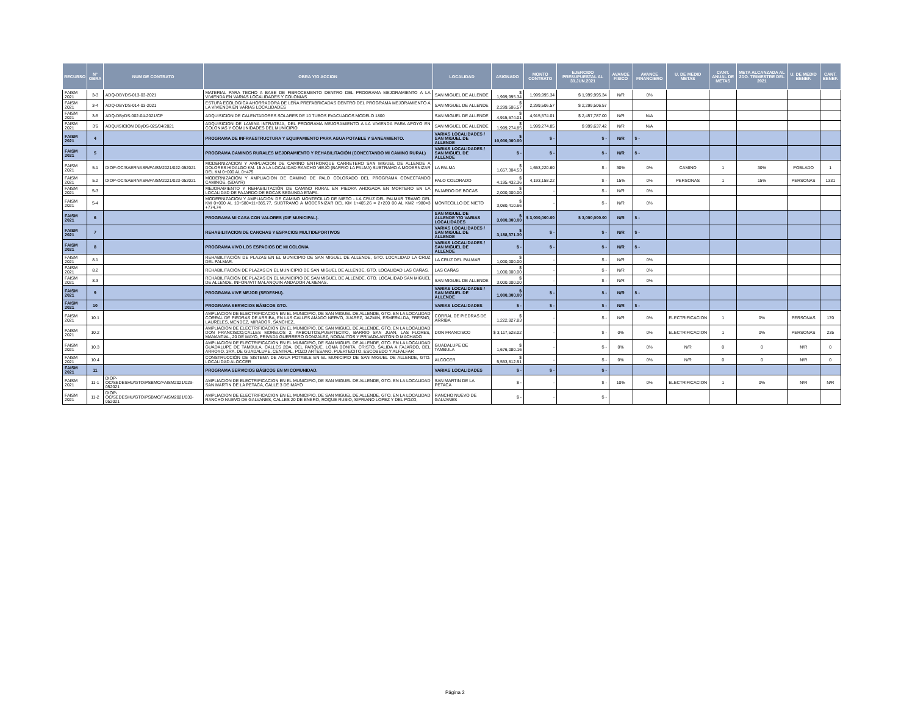| RECURSO | N° OBRA | NUM DE CONTRATO | OBRA Y/O ACCION | LOCALIDAD | ASIGNADO | MONTO CONTRATO | EJERCIDO PRESUPUESTAL AL 30.JUN.2021 | AVANCE FISICO | AVANCE FINANCIERO | U. DE MEDID METAS | CANT. ANUAL DE METAS | META ALCANZADA AL 2DO. TRIMESTRE DEL 2021 | U. DE MEDID BENEF. | CANT. BENEF. |
| --- | --- | --- | --- | --- | --- | --- | --- | --- | --- | --- | --- | --- | --- | --- |
| FAISM 2021 | 3-3 | ADQ-DBYDS-013-03-2021 | MATERIAL PARA TECHO A BASE DE FIBROCEMENTO DENTRO DEL PROGRAMA MEJORAMIENTO A LA VIVIENDA EN VARIAS LOCALIDADES Y COLONIAS | SAN MIGUEL DE ALLENDE | $ 1,999,995.34 | 1,999,995.34 | $ 1,999,995.34 | N/R | 0% | | | | | |
| FAISM 2021 | 3-4 | ADQ-DBYDS-014-03-2021 | ESTUFA ECOLOGICA AHORRADORA DE LEÑA PREFABRICADAS DENTRO DEL PROGRAMA MEJORAMIENTO A LA VIVIENDA EN VARIAS LOCALIDADES | SAN MIGUEL DE ALLENDE | $ 2,299,506.57 | 2,299,506.57 | $ 2,299,506.57 | | | | | | | |
| FAISM 2021 | 3-5 | ADQ-DByDS-002-04-2021/CP | ADQUISICION DE CALENTADORES SOLARES DE 10 TUBOS EVACUADOS MODELO 1800 | SAN MIGUEL DE ALLENDE | $ 4,915,574.01 | 4,915,574.01 | $ 2,457,787.00 | N/R | N/A | | | | | |
| FAISM 2021 | 3'6 | ADQUISICION DByDS-025/04/2021 | ADQUISICION DE LAMINA INTRATEJA, DEL PROGRAMA MEJORAMIENTO A LA VIVIENDA PARA APOYO EN COLONIAS Y COMUNIDADES DEL MUNICIPIO | SAN MIGUEL DE ALLENDE | $ 1,999,274.85 | 1,999,274.85 | $ 999,637.42 | N/R | N/A | | | | | |
| FAISM 2021 | 4 | | PROGRAMA DE INFRAESTRUCTURA Y EQUIPAMIENTO PARA AGUA POTABLE Y SANEAMIENTO. | VARIAS LOCALIDADES / SAN MIGUEL DE ALLENDE | $ 10,000,000.00 | $ - | $ - | N/R | $ - | | | | | |
| FAISM 2021 | 5 | | PROGRAMA CAMINOS RURALES MEJORAMIENTO Y REHABILITACIÓN (CONECTANDO MI CAMINO RURAL) | VARIAS LOCALIDADES / SAN MIGUEL DE ALLENDE | $ - | $ - | $ - | N/R | $ - | | | | | |
| FAISM 2021 | 5.1 | DIOP-OC/SAERNASR/FAISM2021/022-052021 | MODERNIZACION Y AMPLIACION DE CAMINO ENTRONQUE CARRETERO SAN MIGUEL DE ALLENDE A DOLORES HIDALGO KM. 15 A LA LOCALIDAD RANCHO VIEJO (BARRIO LA PALMA) SUBTRAMO A MODERNIZAR DEL KM 0+000 AL 0+475 | LA PALMA | $ 1,657,304.53 | 1,653,220.60 | $ - | 30% | 0% | CAMINO | 1 | 30% | POBLADO | 1 |
| FAISM 2021 | 5.2 | DIOP-OC/SAERNASR/FAISM2021/023-052021 | MODERNIZACION Y AMPLIACION DE CAMINO DE PALO COLORADO DEL PROGRAMA CONECTANDO CAMINOS, (SDAYR) | PALO COLORADO | $ 4,195,432.36 | 4,193,158.22 | $ - | 15% | 0% | PERSONAS | 1 | 15% | PERSONAS | 1331 |
| FAISM 2021 | 5-3 | | MEJORAMIENTO Y REHABILITACIÓN DE CAMINO RURAL EN PIEDRA AHOGADA EN MORTERO EN LA LOCALIDAD DE FAJARDO DE BOCAS SEGUNDA ETAPA. | FAJARDO DE BOCAS | $ 2,000,000.00 | - | $ - | N/R | 0% | | | | | |
| FAISM 2021 | 5-4 | | MODERNIZACION Y AMPLIACION DE CAMINO MONTECILLO DE NIETO - LA CRUZ DEL PALMAR TRAMO DEL KM 0+000 AL 10+580=11+385.77, SUBTRAMO A MODERNIZAR DEL KM 1+405.26 = 2+200 00 AL KM2 +980=3 +774.74 | MONTECILLO DE NIETO | $ 3,080,410.66 | - | $ - | N/R | 0% | | | | | |
| FAISM 2021 | 6 | | PROGRAMA MI CASA CON VALORES (DIF MUNICIPAL). | SAN MIGUEL DE ALLENDE Y/O VARIAS LOCALIDADES | $ 3,000,000.00 | $ 3,000,000.00 | $ 3,000,000.00 | N/R | $ - | | | | | |
| FAISM 2021 | 7 | | REHABILITACION DE CANCHAS Y ESPACIOS MULTIDEPORTIVOS | VARIAS LOCALIDADES / SAN MIGUEL DE ALLENDE | $ 3,188,371.30 | $ - | $ - | N/R | $ - | | | | | |
| FAISM 2021 | 8 | | PROGRAMA VIVO LOS ESPACIOS DE MI COLONIA | VARIAS LOCALIDADES / SAN MIGUEL DE ALLENDE | $ - | $ - | $ - | N/R | $ - | | | | | |
| FAISM 2021 | 8.1 | | REHABILITACIÓN DE PLAZAS EN EL MUNICIPIO DE SAN MIGUEL DE ALLENDE, GTO. LOCALIDAD LA CRUZ DEL PALMAR. | LA CRUZ DEL PALMAR | $ 1,000,000.00 | - | $ - | N/R | 0% | | | | | |
| FAISM 2021 | 8.2 | | REHABILITACIÓN DE PLAZAS EN EL MUNICIPIO DE SAN MIGUEL DE ALLENDE, GTO. LOCALIDAD LAS CAÑAS. | LAS CAÑAS | $ 1,000,000.00 | - | $ - | N/R | 0% | | | | | |
| FAISM 2021 | 8.3 | | REHABILITACIÓN DE PLAZAS EN EL MUNICIPIO DE SAN MIGUEL DE ALLENDE, GTO. LOCALIDAD SAN MIGUEL DE ALLENDE, INFONAVIT MALANQUIN ANDADOR ALMENAS. | SAN MIGUEL DE ALLENDE | $ 3,000,000.00 | - | $ - | N/R | 0% | | | | | |
| FAISM 2021 | 9 | | PROGRAMA VIVE MEJOR (SEDESHU). | VARIAS LOCALIDADES / SAN MIGUEL DE ALLENDE | $ 1,000,000.00 | $ - | $ - | N/R | $ - | | | | | |
| FAISM 2021 | 10 | | PROGRAMA SERVICIOS BÁSICOS GTO. | VARIAS LOCALIDADES | $ - | $ - | $ - | N/R | $ - | | | | | |
| FAISM 2021 | 10.1 | | AMPLIACION DE ELECTRIFICACION EN EL MUNICIPIO, DE SAN MIGUEL DE ALLENDE, GTO. EN LA LOCALIDAD CORRAL DE PIEDRAS DE ARRIBA, EN LAS CALLES AMADO NERVO, JUAREZ, JAZMIN, ESMERALDA, FRESNO, LAURELES, MENDEZ, MIRADOR, SANCHEZ, | CORRAL DE PIEDRAS DE ARRIBA | $ 1,222,927.83 | - | $ - | N/R | 0% | ELECTRIFICACION | 1 | 0% | PERSONAS | 170 |
| FAISM 2021 | 10.2 | | AMPLIACION DE ELECTRIFICACION EN EL MUNICIPIO, DE SAN MIGUEL DE ALLENDE, GTO. EN LA LOCALIDAD DON FRANCISCO,CALLES MORELOS 2, ARBOLITOS,PUERTECITO, BARRIO SAN JUAN, LAS FLORES, MANANTIAL, 20 DE MAYO, PRIVADA GUERRERO GONZALEZ, NOGALITOS Y PRIVADA ANTONIO MACHADO | DON FRANCISCO | $ 3,117,528.02 | - | $ - | 0% | 0% | ELECTRIFICACION | 1 | 0% | PERSONAS | 235 |
| FAISM 2021 | 10.3 | | AMPLIACION DE ELECTRIFICACION EN EL MUNICIPIO, DE SAN MIGUEL DE ALLENDE, GTO. EN LA LOCALIDAD GUADALUPE DE TAMBULA, CALLES 2DA. DEL PARQUE, LOMA BONITA, CRISTO, SALIDA A FAJARDO, DEL ARROYO, 3RA. DE GUADALUPE, CENTRAL, POZO ARTESANO, PUERTECITO, ESCOBEDO Y ALFALFAR | GUADALUPE DE TAMBULA | $ 1,676,080.16 | - | $ - | 0% | 0% | N/R | 0 | 0 | N/R | 0 |
| FAISM 2021 | 10.4 | | CONSTRUCCIÓN DE SISTEMA DE AGUA POTABLE EN EL MUNICIPIO DE SAN MIGUEL DE ALLENDE, GTO. LOCALIDAD ALOCCER | ALCOCER | $ 5,553,812.91 | - | $ - | 0% | 0% | N/R | 0 | 0 | N/R | 0 |
| FAISM 2021 | 11 | | PROGRAMA SERVICIOS BÁSICOS EN MI COMUNIDAD. | VARIAS LOCALIDADES | $ - | $ - | $ - | | | | | | | |
| FAISM 2021 | 11-1 | DIOP-OC/SEDESHU/GTO/PSBMC/FAISM2021/029-052021 | AMPLIACION DE ELECTRIFICACION EN EL MUNICIPIO, DE SAN MIGUEL DE ALLENDE, GTO. EN LA LOCALIDAD SAN MARTIN DE LA PETACA, CALLE 3 DE MAYO | SAN MARTIN DE LA PETACA | $ - | - | $ - | 10% | 0% | ELECTRIFICACION | 1 | 0% | N/R | N/R |
| FAISM 2021 | 11-2 | DIOP-OC/SEDESHU/GTO/PSBMC/FAISM2021/030-052021 | AMPLIACION DE ELECTRIFICACION EN EL MUNICIPIO, DE SAN MIGUEL DE ALLENDE, GTO. EN LA LOCALIDAD RANCHO NUEVO DE GALVANES, CALLES 20 DE ENERO, ROQUE RUBIO, SIPRIANO LOPEZ Y DEL POZO, | RANCHO NUEVO DE GALVANES | $ - | - | $ - | | | | | | | |
Página 2